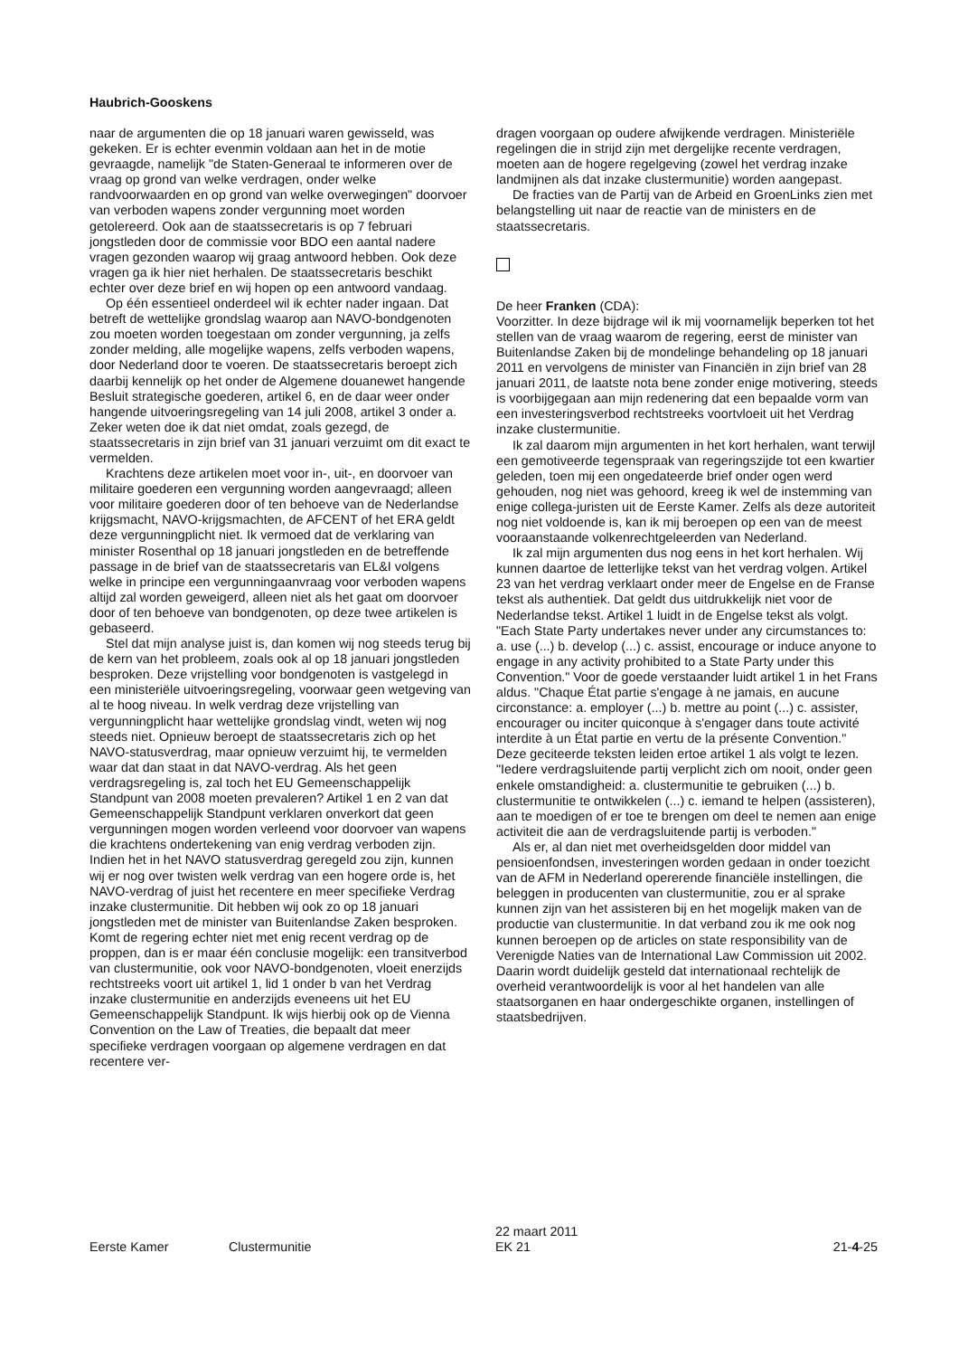Haubrich-Gooskens
naar de argumenten die op 18 januari waren gewisseld, was gekeken. Er is echter evenmin voldaan aan het in de motie gevraagde, namelijk "de Staten-Generaal te informeren over de vraag op grond van welke verdragen, onder welke randvoorwaarden en op grond van welke overwegingen" doorvoer van verboden wapens zonder vergunning moet worden getolereerd. Ook aan de staatssecretaris is op 7 februari jongstleden door de commissie voor BDO een aantal nadere vragen gezonden waarop wij graag antwoord hebben. Ook deze vragen ga ik hier niet herhalen. De staatssecretaris beschikt echter over deze brief en wij hopen op een antwoord vandaag.
Op één essentieel onderdeel wil ik echter nader ingaan. Dat betreft de wettelijke grondslag waarop aan NAVO-bondgenoten zou moeten worden toegestaan om zonder vergunning, ja zelfs zonder melding, alle mogelijke wapens, zelfs verboden wapens, door Nederland door te voeren. De staatssecretaris beroept zich daarbij kennelijk op het onder de Algemene douanewet hangende Besluit strategische goederen, artikel 6, en de daar weer onder hangende uitvoeringsregeling van 14 juli 2008, artikel 3 onder a. Zeker weten doe ik dat niet omdat, zoals gezegd, de staatssecretaris in zijn brief van 31 januari verzuimt om dit exact te vermelden.
Krachtens deze artikelen moet voor in-, uit-, en doorvoer van militaire goederen een vergunning worden aangevraagd; alleen voor militaire goederen door of ten behoeve van de Nederlandse krijgsmacht, NAVO-krijgsmachten, de AFCENT of het ERA geldt deze vergunningplicht niet. Ik vermoed dat de verklaring van minister Rosenthal op 18 januari jongstleden en de betreffende passage in de brief van de staatssecretaris van EL&I volgens welke in principe een vergunningaanvraag voor verboden wapens altijd zal worden geweigerd, alleen niet als het gaat om doorvoer door of ten behoeve van bondgenoten, op deze twee artikelen is gebaseerd.
Stel dat mijn analyse juist is, dan komen wij nog steeds terug bij de kern van het probleem, zoals ook al op 18 januari jongstleden besproken. Deze vrijstelling voor bondgenoten is vastgelegd in een ministeriële uitvoeringsregeling, voorwaar geen wetgeving van al te hoog niveau. In welk verdrag deze vrijstelling van vergunningplicht haar wettelijke grondslag vindt, weten wij nog steeds niet. Opnieuw beroept de staatssecretaris zich op het NAVO-statusverdrag, maar opnieuw verzuimt hij, te vermelden waar dat dan staat in dat NAVO-verdrag. Als het geen verdragsregeling is, zal toch het EU Gemeenschappelijk Standpunt van 2008 moeten prevaleren? Artikel 1 en 2 van dat Gemeenschappelijk Standpunt verklaren onverkort dat geen vergunningen mogen worden verleend voor doorvoer van wapens die krachtens ondertekening van enig verdrag verboden zijn. Indien het in het NAVO statusverdrag geregeld zou zijn, kunnen wij er nog over twisten welk verdrag van een hogere orde is, het NAVO-verdrag of juist het recentere en meer specifieke Verdrag inzake clustermunitie. Dit hebben wij ook zo op 18 januari jongstleden met de minister van Buitenlandse Zaken besproken. Komt de regering echter niet met enig recent verdrag op de proppen, dan is er maar één conclusie mogelijk: een transitverbod van clustermunitie, ook voor NAVO-bondgenoten, vloeit enerzijds rechtstreeks voort uit artikel 1, lid 1 onder b van het Verdrag inzake clustermunitie en anderzijds eveneens uit het EU Gemeenschappelijk Standpunt. Ik wijs hierbij ook op de Vienna Convention on the Law of Treaties, die bepaalt dat meer specifieke verdragen voorgaan op algemene verdragen en dat recentere ver-
dragen voorgaan op oudere afwijkende verdragen. Ministeriële regelingen die in strijd zijn met dergelijke recente verdragen, moeten aan de hogere regelgeving (zowel het verdrag inzake landmijnen als dat inzake clustermunitie) worden aangepast.
De fracties van de Partij van de Arbeid en GroenLinks zien met belangstelling uit naar de reactie van de ministers en de staatssecretaris.
De heer Franken (CDA):
Voorzitter. In deze bijdrage wil ik mij voornamelijk beperken tot het stellen van de vraag waarom de regering, eerst de minister van Buitenlandse Zaken bij de mondelinge behandeling op 18 januari 2011 en vervolgens de minister van Financiën in zijn brief van 28 januari 2011, de laatste nota bene zonder enige motivering, steeds is voorbijgegaan aan mijn redenering dat een bepaalde vorm van een investeringsverbod rechtstreeks voortvloeit uit het Verdrag inzake clustermunitie.
Ik zal daarom mijn argumenten in het kort herhalen, want terwijl een gemotiveerde tegenspraak van regeringszijde tot een kwartier geleden, toen mij een ongedateerde brief onder ogen werd gehouden, nog niet was gehoord, kreeg ik wel de instemming van enige collega-juristen uit de Eerste Kamer. Zelfs als deze autoriteit nog niet voldoende is, kan ik mij beroepen op een van de meest vooraanstaande volkenrechtgeleerden van Nederland.
Ik zal mijn argumenten dus nog eens in het kort herhalen. Wij kunnen daartoe de letterlijke tekst van het verdrag volgen. Artikel 23 van het verdrag verklaart onder meer de Engelse en de Franse tekst als authentiek. Dat geldt dus uitdrukkelijk niet voor de Nederlandse tekst. Artikel 1 luidt in de Engelse tekst als volgt. "Each State Party undertakes never under any circumstances to: a. use (...) b. develop (...) c. assist, encourage or induce anyone to engage in any activity prohibited to a State Party under this Convention." Voor de goede verstaander luidt artikel 1 in het Frans aldus. "Chaque État partie s'engage à ne jamais, en aucune circonstance: a. employer (...) b. mettre au point (...) c. assister, encourager ou inciter quiconque à s'engager dans toute activité interdite à un État partie en vertu de la présente Convention." Deze geciteerde teksten leiden ertoe artikel 1 als volgt te lezen. "Iedere verdragsluitende partij verplicht zich om nooit, onder geen enkele omstandigheid: a. clustermunitie te gebruiken (...) b. clustermunitie te ontwikkelen (...) c. iemand te helpen (assisteren), aan te moedigen of er toe te brengen om deel te nemen aan enige activiteit die aan de verdragsluitende partij is verboden."
Als er, al dan niet met overheidsgelden door middel van pensioenfondsen, investeringen worden gedaan in onder toezicht van de AFM in Nederland opererende financiële instellingen, die beleggen in producenten van clustermunitie, zou er al sprake kunnen zijn van het assisteren bij en het mogelijk maken van de productie van clustermunitie. In dat verband zou ik me ook nog kunnen beroepen op de articles on state responsibility van de Verenigde Naties van de International Law Commission uit 2002. Daarin wordt duidelijk gesteld dat internationaal rechtelijk de overheid verantwoordelijk is voor al het handelen van alle staatsorganen en haar ondergeschikte organen, instellingen of staatsbedrijven.
Eerste Kamer
Clustermunitie
22 maart 2011
EK 21
21-4-25